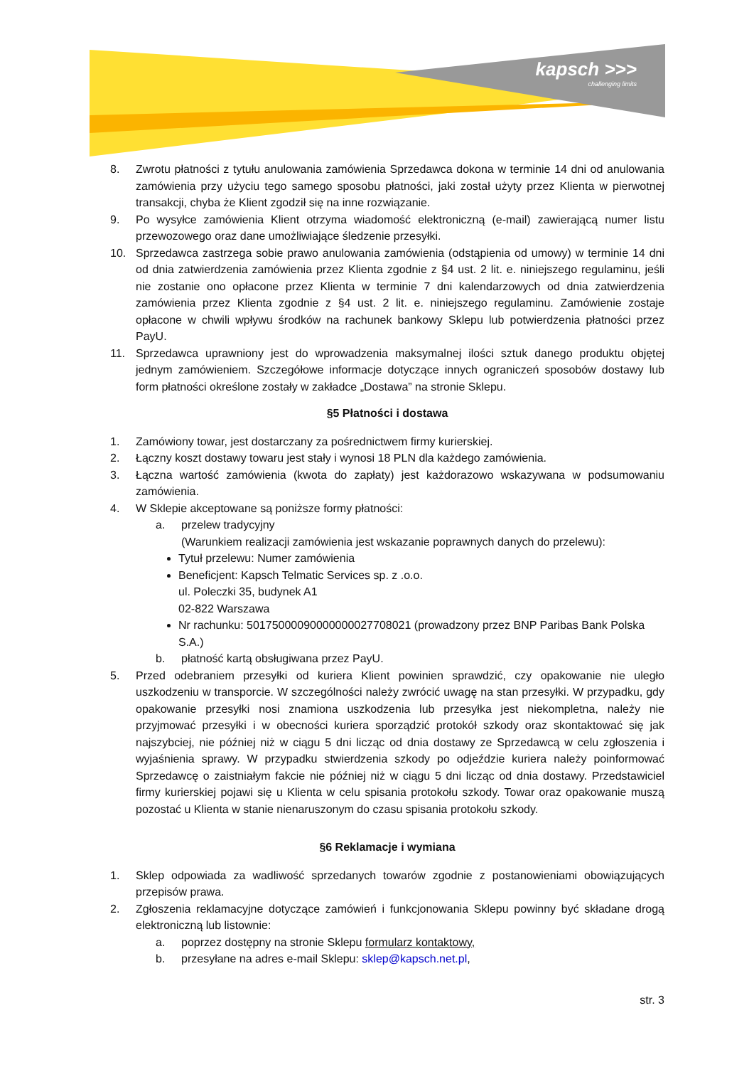kapsch >>>
challenging limits
8. Zwrotu płatności z tytułu anulowania zamówienia Sprzedawca dokona w terminie 14 dni od anulowania zamówienia przy użyciu tego samego sposobu płatności, jaki został użyty przez Klienta w pierwotnej transakcji, chyba że Klient zgodził się na inne rozwiązanie.
9. Po wysyłce zamówienia Klient otrzyma wiadomość elektroniczną (e-mail) zawierającą numer listu przewozowego oraz dane umożliwiające śledzenie przesyłki.
10. Sprzedawca zastrzega sobie prawo anulowania zamówienia (odstąpienia od umowy) w terminie 14 dni od dnia zatwierdzenia zamówienia przez Klienta zgodnie z §4 ust. 2 lit. e. niniejszego regulaminu, jeśli nie zostanie ono opłacone przez Klienta w terminie 7 dni kalendarzowych od dnia zatwierdzenia zamówienia przez Klienta zgodnie z §4 ust. 2 lit. e. niniejszego regulaminu. Zamówienie zostaje opłacone w chwili wpływu środków na rachunek bankowy Sklepu lub potwierdzenia płatności przez PayU.
11. Sprzedawca uprawniony jest do wprowadzenia maksymalnej ilości sztuk danego produktu objętej jednym zamówieniem. Szczegółowe informacje dotyczące innych ograniczeń sposobów dostawy lub form płatności określone zostały w zakładce „Dostawa” na stronie Sklepu.
§5 Płatności i dostawa
1. Zamówiony towar, jest dostarczany za pośrednictwem firmy kurierskiej.
2. Łączny koszt dostawy towaru jest stały i wynosi 18 PLN dla każdego zamówienia.
3. Łączna wartość zamówienia (kwota do zapłaty) jest każdorazowo wskazywana w podsumowaniu zamówienia.
4. W Sklepie akceptowane są poniższe formy płatności:
a. przelew tradycyjny
(Warunkiem realizacji zamówienia jest wskazanie poprawnych danych do przelewu):
Tytuł przelewu: Numer zamówienia
Beneficjent: Kapsch Telmatic Services sp. z .o.o.
ul. Poleczki 35, budynek A1
02-822 Warszawa
Nr rachunku: 50175000090000000027708021 (prowadzony przez BNP Paribas Bank Polska S.A.)
b. płatność kartą obsługiwana przez PayU.
5. Przed odebraniem przesyłki od kuriera Klient powinien sprawdzić, czy opakowanie nie uległo uszkodzeniu w transporcie. W szczególności należy zwrócić uwagę na stan przesyłki. W przypadku, gdy opakowanie przesyłki nosi znamiona uszkodzenia lub przesyłka jest niekompletna, należy nie przyjmować przesyłki i w obecności kuriera sporządzić protokół szkody oraz skontaktować się jak najszybciej, nie później niż w ciągu 5 dni licząc od dnia dostawy ze Sprzedawcą w celu zgłoszenia i wyjaśnienia sprawy. W przypadku stwierdzenia szkody po odjeździe kuriera należy poinformować Sprzedawcę o zaistniałym fakcie nie później niż w ciągu 5 dni licząc od dnia dostawy. Przedstawiciel firmy kurierskiej pojawi się u Klienta w celu spisania protokołu szkody. Towar oraz opakowanie muszą pozostać u Klienta w stanie nienaruszonym do czasu spisania protokołu szkody.
§6 Reklamacje i wymiana
1. Sklep odpowiada za wadliwość sprzedanych towarów zgodnie z postanowieniami obowiązujących przepisów prawa.
2. Zgłoszenia reklamacyjne dotyczące zamówień i funkcjonowania Sklepu powinny być składane drogą elektroniczną lub listownie:
a. poprzez dostępny na stronie Sklepu formularz kontaktowy,
b. przesyłane na adres e-mail Sklepu: sklep@kapsch.net.pl,
str. 3